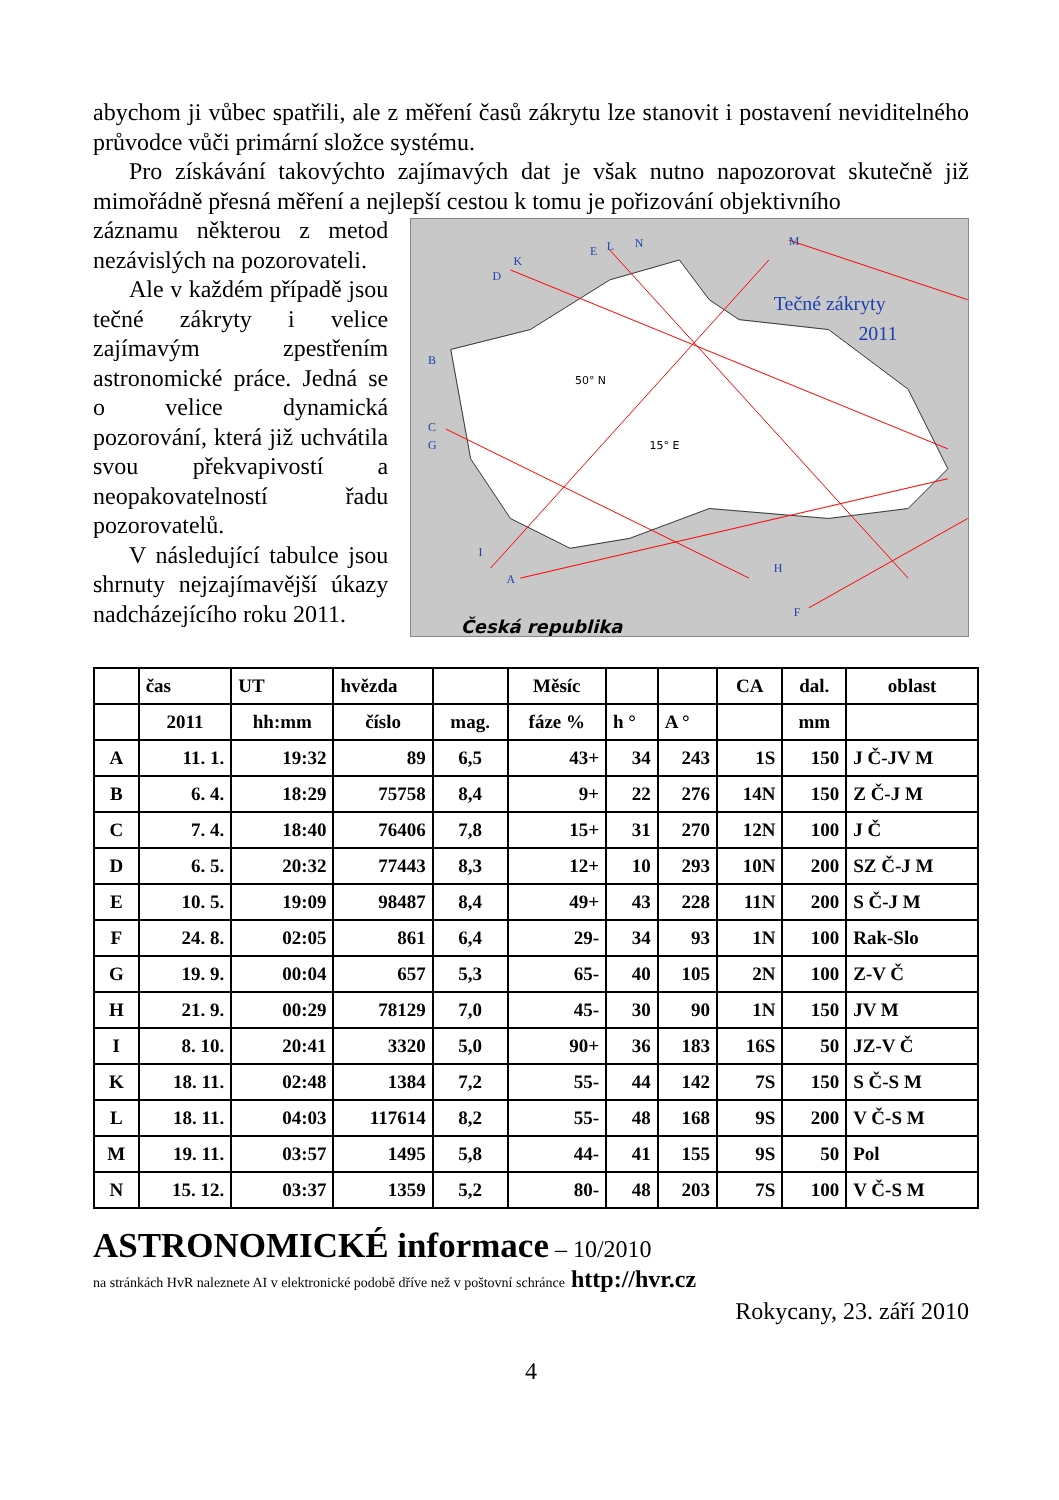abychom ji vůbec spatřili, ale z měření časů zákrytu lze stanovit i postavení neviditelného průvodce vůči primární složce systému.
Pro získávání takovýchto zajímavých dat je však nutno napozorovat skutečně již mimořádně přesná měření a nejlepší cestou k tomu je pořizování objektivního
záznamu některou z metod nezávislých na pozorovateli.
Ale v každém případě jsou tečné zákryty i velice zajímavým zpestřením astronomické práce. Jedná se o velice dynamická pozorování, která již uchvátila svou překvapivostí a neopakovatelností řadu pozorovatelů.
V následující tabulce jsou shrnuty nejzajímavější úkazy nadcházejícího roku 2011.
50° N
15° E
Tečné zákryty
2011
Česká republika
K
D
E
L
N
M
B
C
G
I
A
H
F
| | čas | UT | hvězda | | Měsíc | | | CA | dal. | oblast |
| --- | --- | --- | --- | --- | --- | --- | --- | --- | --- | --- |
| | 2011 | hh:mm | číslo | mag. | fáze % | h ° | A ° | | mm | |
| A | 11. 1. | 19:32 | 89 | 6,5 | 43+ | 34 | 243 | 1S | 150 | J Č-JV M |
| B | 6. 4. | 18:29 | 75758 | 8,4 | 9+ | 22 | 276 | 14N | 150 | Z Č-J M |
| C | 7. 4. | 18:40 | 76406 | 7,8 | 15+ | 31 | 270 | 12N | 100 | J Č |
| D | 6. 5. | 20:32 | 77443 | 8,3 | 12+ | 10 | 293 | 10N | 200 | SZ Č-J M |
| E | 10. 5. | 19:09 | 98487 | 8,4 | 49+ | 43 | 228 | 11N | 200 | S Č-J M |
| F | 24. 8. | 02:05 | 861 | 6,4 | 29- | 34 | 93 | 1N | 100 | Rak-Slo |
| G | 19. 9. | 00:04 | 657 | 5,3 | 65- | 40 | 105 | 2N | 100 | Z-V Č |
| H | 21. 9. | 00:29 | 78129 | 7,0 | 45- | 30 | 90 | 1N | 150 | JV M |
| I | 8. 10. | 20:41 | 3320 | 5,0 | 90+ | 36 | 183 | 16S | 50 | JZ-V Č |
| K | 18. 11. | 02:48 | 1384 | 7,2 | 55- | 44 | 142 | 7S | 150 | S Č-S M |
| L | 18. 11. | 04:03 | 117614 | 8,2 | 55- | 48 | 168 | 9S | 200 | V Č-S M |
| M | 19. 11. | 03:57 | 1495 | 5,8 | 44- | 41 | 155 | 9S | 50 | Pol |
| N | 15. 12. | 03:37 | 1359 | 5,2 | 80- | 48 | 203 | 7S | 100 | V Č-S M |
ASTRONOMICKÉ informace – 10/2010
na stránkách HvR naleznete AI v elektronické podobě dříve než v poštovní schránce http://hvr.cz
Rokycany, 23. září 2010
4